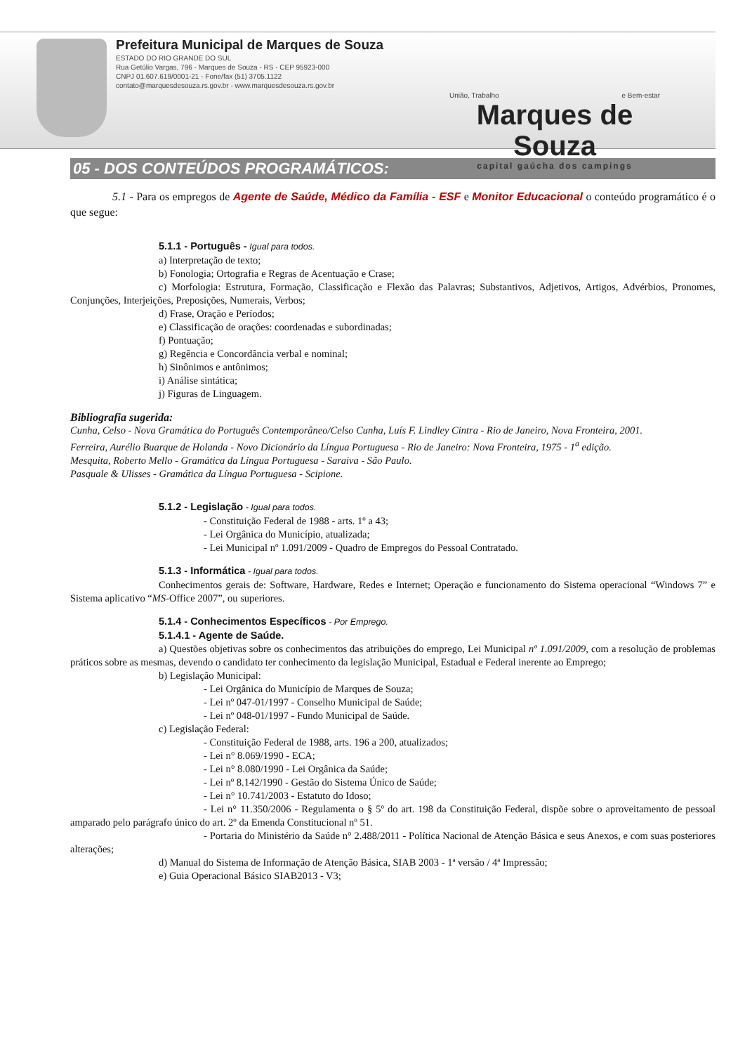Prefeitura Municipal de Marques de Souza
ESTADO DO RIO GRANDE DO SUL
Rua Getúlio Vargas, 796 - Marques de Souza - RS - CEP 95923-000
CNPJ 01.607.619/0001-21 - Fone/fax (51) 3705.1122
contato@marquesdesouza.rs.gov.br - www.marquesdesouza.rs.gov.br
União, Trabalho e Bem-estar
Marques de Souza
capital gaúcha dos campings
05 - DOS CONTEÚDOS PROGRAMÁTICOS:
5.1 - Para os empregos de Agente de Saúde, Médico da Família - ESF e Monitor Educacional o conteúdo programático é o que segue:
5.1.1 - Português - Igual para todos.
a) Interpretação de texto;
b) Fonologia; Ortografia e Regras de Acentuação e Crase;
c) Morfologia: Estrutura, Formação, Classificação e Flexão das Palavras; Substantivos, Adjetivos, Artigos, Advérbios, Pronomes, Conjunções, Interjeições, Preposições, Numerais, Verbos;
d) Frase, Oração e Períodos;
e) Classificação de orações: coordenadas e subordinadas;
f) Pontuação;
g) Regência e Concordância verbal e nominal;
h) Sinônimos e antônimos;
i) Análise sintática;
j) Figuras de Linguagem.
Bibliografia sugerida:
Cunha, Celso - Nova Gramática do Português Contemporâneo/Celso Cunha, Luís F. Lindley Cintra - Rio de Janeiro, Nova Fronteira, 2001.
Ferreira, Aurélio Buarque de Holanda - Novo Dicionário da Língua Portuguesa - Rio de Janeiro: Nova Fronteira, 1975 - 1<sup>a</sup> edição.
Mesquita, Roberto Mello - Gramática da Língua Portuguesa - Saraiva - São Paulo.
Pasquale & Ulisses - Gramática da Língua Portuguesa - Scipione.
5.1.2 - Legislação - Igual para todos.
- Constituição Federal de 1988 - arts. 1º a 43;
- Lei Orgânica do Município, atualizada;
- Lei Municipal nº 1.091/2009 - Quadro de Empregos do Pessoal Contratado.
5.1.3 - Informática - Igual para todos.
Conhecimentos gerais de: Software, Hardware, Redes e Internet; Operação e funcionamento do Sistema operacional “Windows 7” e Sistema aplicativo “MS-Office 2007”, ou superiores.
5.1.4 - Conhecimentos Específicos - Por Emprego.
5.1.4.1 - Agente de Saúde.
a) Questões objetivas sobre os conhecimentos das atribuições do emprego, Lei Municipal nº 1.091/2009, com a resolução de problemas práticos sobre as mesmas, devendo o candidato ter conhecimento da legislação Municipal, Estadual e Federal inerente ao Emprego;
b) Legislação Municipal:
- Lei Orgânica do Município de Marques de Souza;
- Lei nº 047-01/1997 - Conselho Municipal de Saúde;
- Lei nº 048-01/1997 - Fundo Municipal de Saúde.
c) Legislação Federal:
- Constituição Federal de 1988, arts. 196 a 200, atualizados;
- Lei n° 8.069/1990 - ECA;
- Lei n° 8.080/1990 - Lei Orgânica da Saúde;
- Lei nº 8.142/1990 - Gestão do Sistema Único de Saúde;
- Lei n° 10.741/2003 - Estatuto do Idoso;
- Lei n° 11.350/2006 - Regulamenta o § 5º do art. 198 da Constituição Federal, dispõe sobre o aproveitamento de pessoal amparado pelo parágrafo único do art. 2º da Emenda Constitucional nº 51.
- Portaria do Ministério da Saúde n° 2.488/2011 - Política Nacional de Atenção Básica e seus Anexos, e com suas posteriores alterações;
d) Manual do Sistema de Informação de Atenção Básica, SIAB 2003 - 1ª versão / 4ª Impressão;
e) Guia Operacional Básico SIAB2013 - V3;